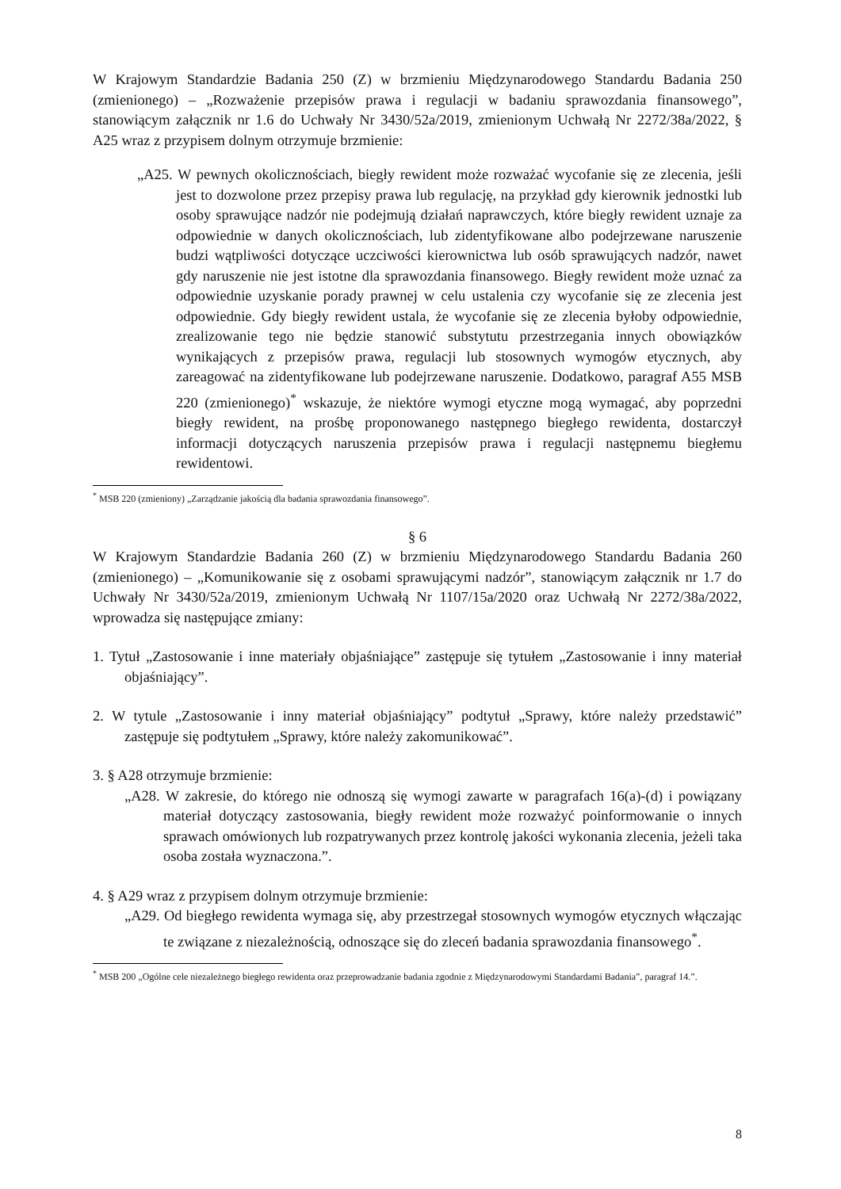W Krajowym Standardzie Badania 250 (Z) w brzmieniu Międzynarodowego Standardu Badania 250 (zmienionego) – „Rozważenie przepisów prawa i regulacji w badaniu sprawozdania finansowego”, stanowiącym załącznik nr 1.6 do Uchwały Nr 3430/52a/2019, zmienionym Uchwałą Nr 2272/38a/2022, § A25 wraz z przypisem dolnym otrzymuje brzmienie:
„A25. W pewnych okolicznościach, biegły rewident może rozważać wycofanie się ze zlecenia, jeśli jest to dozwolone przez przepisy prawa lub regulację, na przykład gdy kierownik jednostki lub osoby sprawujące nadzór nie podejmują działań naprawczych, które biegły rewident uznaje za odpowiednie w danych okolicznościach, lub zidentyfikowane albo podejrzewane naruszenie budzi wątpliwości dotyczące uczciwości kierownictwa lub osób sprawujących nadzór, nawet gdy naruszenie nie jest istotne dla sprawozdania finansowego. Biegły rewident może uznać za odpowiednie uzyskanie porady prawnej w celu ustalenia czy wycofanie się ze zlecenia jest odpowiednie. Gdy biegły rewident ustala, że wycofanie się ze zlecenia byłoby odpowiednie, zrealizowanie tego nie będzie stanowić substytutu przestrzegania innych obowiązków wynikających z przepisów prawa, regulacji lub stosownych wymogów etycznych, aby zareagować na zidentyfikowane lub podejrzewane naruszenie. Dodatkowo, paragraf A55 MSB 220 (zmienionego)<sup>*</sup> wskazuje, że niektóre wymogi etyczne mogą wymagać, aby poprzedni biegły rewident, na prośbę proponowanego następnego biegłego rewidenta, dostarczył informacji dotyczących naruszenia przepisów prawa i regulacji następnemu biegłemu rewidentowi.
<sup>*</sup> MSB 220 (zmieniony) „Zarządzanie jakością dla badania sprawozdania finansowego”.
§ 6
W Krajowym Standardzie Badania 260 (Z) w brzmieniu Międzynarodowego Standardu Badania 260 (zmienionego) – „Komunikowanie się z osobami sprawującymi nadzór”, stanowiącym załącznik nr 1.7 do Uchwały Nr 3430/52a/2019, zmienionym Uchwałą Nr 1107/15a/2020 oraz Uchwałą Nr 2272/38a/2022, wprowadza się następujące zmiany:
1. Tytuł „Zastosowanie i inne materiały objaśniające” zastępuje się tytułem „Zastosowanie i inny materiał objaśniający”.
2. W tytule „Zastosowanie i inny materiał objaśniający” podtytuł „Sprawy, które należy przedstawić” zastępuje się podtytułem „Sprawy, które należy zakomunikować”.
3. § A28 otrzymuje brzmienie:
„A28. W zakresie, do którego nie odnoszą się wymogi zawarte w paragrafach 16(a)-(d) i powiązany materiał dotyczący zastosowania, biegły rewident może rozważyć poinformowanie o innych sprawach omówionych lub rozpatrywanych przez kontrolę jakości wykonania zlecenia, jeżeli taka osoba została wyznaczona.”.
4. § A29 wraz z przypisem dolnym otrzymuje brzmienie:
„A29. Od biegłego rewidenta wymaga się, aby przestrzegał stosownych wymogów etycznych włączając te związane z niezależnością, odnoszące się do zleceń badania sprawozdania finansowego<sup>*</sup>.
<sup>*</sup> MSB 200 „Ogólne cele niezależnego biegłego rewidenta oraz przeprowadzanie badania zgodnie z Międzynarodowymi Standardami Badania”, paragraf 14.”.
8